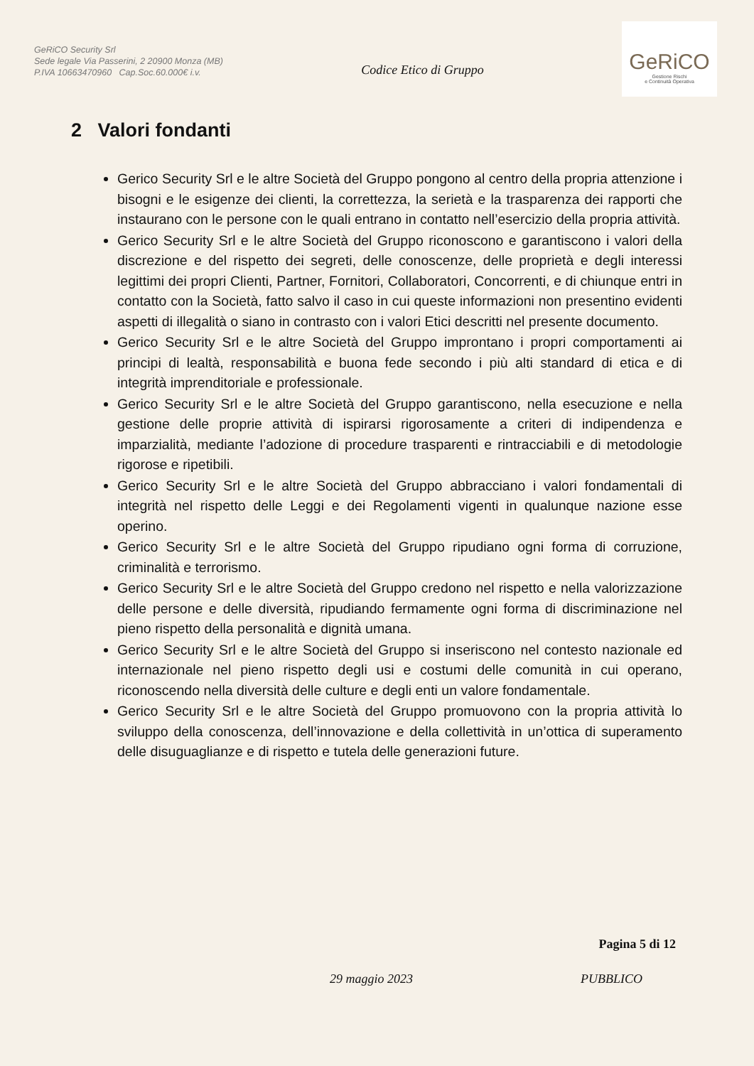GeRiCO Security Srl
Sede legale Via Passerini, 2 20900 Monza (MB)
P.IVA 10663470960 Cap.Soc.60.000€ i.v.
Codice Etico di Gruppo
GeRiCO
Gestione Rischi
e Continuità Operativa
2 Valori fondanti
Gerico Security Srl e le altre Società del Gruppo pongono al centro della propria attenzione i bisogni e le esigenze dei clienti, la correttezza, la serietà e la trasparenza dei rapporti che instaurano con le persone con le quali entrano in contatto nell’esercizio della propria attività.
Gerico Security Srl e le altre Società del Gruppo riconoscono e garantiscono i valori della discrezione e del rispetto dei segreti, delle conoscenze, delle proprietà e degli interessi legittimi dei propri Clienti, Partner, Fornitori, Collaboratori, Concorrenti, e di chiunque entri in contatto con la Società, fatto salvo il caso in cui queste informazioni non presentino evidenti aspetti di illegalità o siano in contrasto con i valori Etici descritti nel presente documento.
Gerico Security Srl e le altre Società del Gruppo improntano i propri comportamenti ai principi di lealtà, responsabilità e buona fede secondo i più alti standard di etica e di integrità imprenditoriale e professionale.
Gerico Security Srl e le altre Società del Gruppo garantiscono, nella esecuzione e nella gestione delle proprie attività di ispirarsi rigorosamente a criteri di indipendenza e imparzialità, mediante l’adozione di procedure trasparenti e rintracciabili e di metodologie rigorose e ripetibili.
Gerico Security Srl e le altre Società del Gruppo abbracciano i valori fondamentali di integrità nel rispetto delle Leggi e dei Regolamenti vigenti in qualunque nazione esse operino.
Gerico Security Srl e le altre Società del Gruppo ripudiano ogni forma di corruzione, criminalità e terrorismo.
Gerico Security Srl e le altre Società del Gruppo credono nel rispetto e nella valorizzazione delle persone e delle diversità, ripudiando fermamente ogni forma di discriminazione nel pieno rispetto della personalità e dignità umana.
Gerico Security Srl e le altre Società del Gruppo si inseriscono nel contesto nazionale ed internazionale nel pieno rispetto degli usi e costumi delle comunità in cui operano, riconoscendo nella diversità delle culture e degli enti un valore fondamentale.
Gerico Security Srl e le altre Società del Gruppo promuovono con la propria attività lo sviluppo della conoscenza, dell’innovazione e della collettività in un’ottica di superamento delle disuguaglianze e di rispetto e tutela delle generazioni future.
Pagina 5 di 12
29 maggio 2023 PUBBLICO